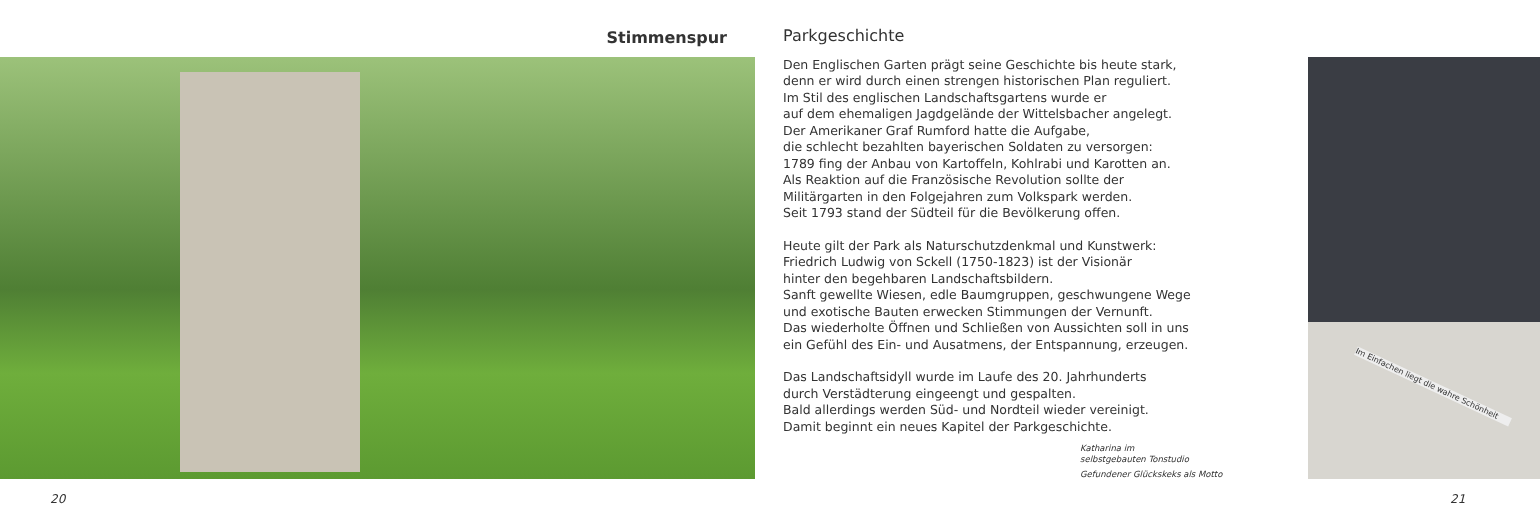Stimmenspur
20
Parkgeschichte
Den Englischen Garten prägt seine Geschichte bis heute stark,
denn er wird durch einen strengen historischen Plan reguliert.
Im Stil des englischen Landschaftsgartens wurde er
auf dem ehemaligen Jagdgelände der Wittelsbacher angelegt.
Der Amerikaner Graf Rumford hatte die Aufgabe,
die schlecht bezahlten bayerischen Soldaten zu versorgen:
1789 fing der Anbau von Kartoffeln, Kohlrabi und Karotten an.
Als Reaktion auf die Französische Revolution sollte der
Militärgarten in den Folgejahren zum Volkspark werden.
Seit 1793 stand der Südteil für die Bevölkerung offen.
Heute gilt der Park als Naturschutzdenkmal und Kunstwerk:
Friedrich Ludwig von Sckell (1750-1823) ist der Visionär
hinter den begehbaren Landschaftsbildern.
Sanft gewellte Wiesen, edle Baumgruppen, geschwungene Wege
und exotische Bauten erwecken Stimmungen der Vernunft.
Das wiederholte Öffnen und Schließen von Aussichten soll in uns
ein Gefühl des Ein- und Ausatmens, der Entspannung, erzeugen.
Das Landschaftsidyll wurde im Laufe des 20. Jahrhunderts
durch Verstädterung eingeengt und gespalten.
Bald allerdings werden Süd- und Nordteil wieder vereinigt.
Damit beginnt ein neues Kapitel der Parkgeschichte.
Katharina im
selbstgebauten Tonstudio
Gefundener Glückskeks als Motto
Im Einfachen liegt die wahre Schönheit
21